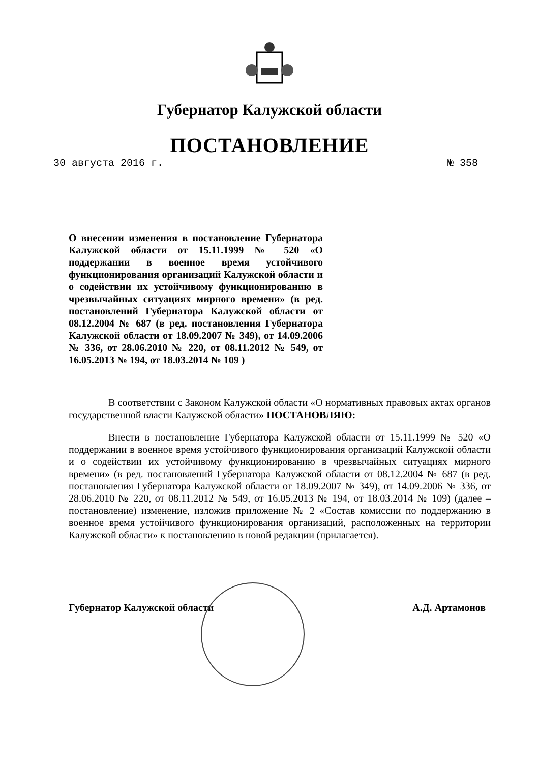Губернатор Калужской области
ПОСТАНОВЛЕНИЕ
30 августа 2016 г. № 358
О внесении изменения в постановление Губернатора Калужской области от 15.11.1999 № 520 «О поддержании в военное время устойчивого функционирования организаций Калужской области и о содействии их устойчивому функционированию в чрезвычайных ситуациях мирного времени» (в ред. постановлений Губернатора Калужской области от 08.12.2004 № 687 (в ред. постановления Губернатора Калужской области от 18.09.2007 № 349), от 14.09.2006 № 336, от 28.06.2010 № 220, от 08.11.2012 № 549, от 16.05.2013 № 194, от 18.03.2014 № 109 )
В соответствии с Законом Калужской области «О нормативных правовых актах органов государственной власти Калужской области» ПОСТАНОВЛЯЮ:
Внести в постановление Губернатора Калужской области от 15.11.1999 № 520 «О поддержании в военное время устойчивого функционирования организаций Калужской области и о содействии их устойчивому функционированию в чрезвычайных ситуациях мирного времени» (в ред. постановлений Губернатора Калужской области от 08.12.2004 № 687 (в ред. постановления Губернатора Калужской области от 18.09.2007 № 349), от 14.09.2006 № 336, от 28.06.2010 № 220, от 08.11.2012 № 549, от 16.05.2013 № 194, от 18.03.2014 № 109) (далее – постановление) изменение, изложив приложение № 2 «Состав комиссии по поддержанию в военное время устойчивого функционирования организаций, расположенных на территории Калужской области» к постановлению в новой редакции (прилагается).
Губернатор Калужской области А.Д. Артамонов